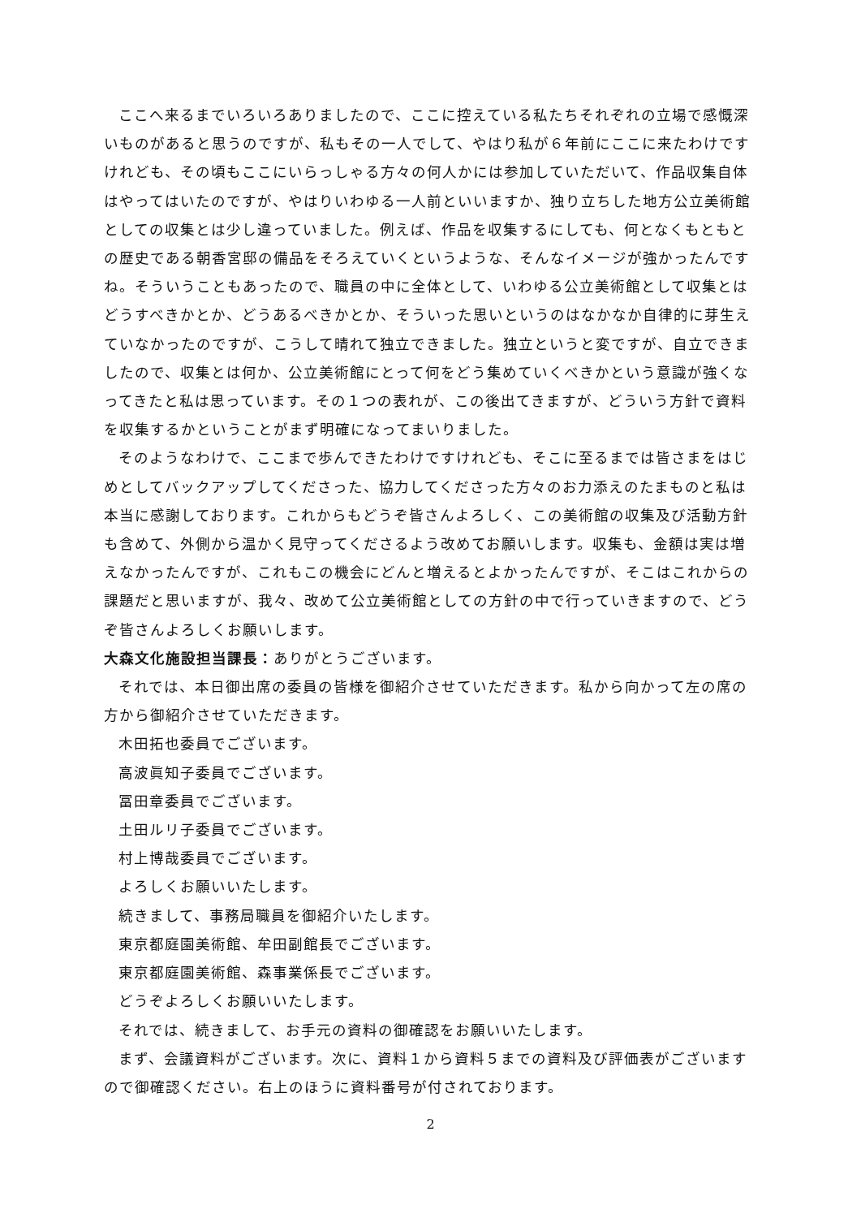ここへ来るまでいろいろありましたので、ここに控えている私たちそれぞれの立場で感慨深いものがあると思うのですが、私もその一人でして、やはり私が６年前にここに来たわけですけれども、その頃もここにいらっしゃる方々の何人かには参加していただいて、作品収集自体はやってはいたのですが、やはりいわゆる一人前といいますか、独り立ちした地方公立美術館としての収集とは少し違っていました。例えば、作品を収集するにしても、何となくもともとの歴史である朝香宮邸の備品をそろえていくというような、そんなイメージが強かったんですね。そういうこともあったので、職員の中に全体として、いわゆる公立美術館として収集とはどうすべきかとか、どうあるべきかとか、そういった思いというのはなかなか自律的に芽生えていなかったのですが、こうして晴れて独立できました。独立というと変ですが、自立できましたので、収集とは何か、公立美術館にとって何をどう集めていくべきかという意識が強くなってきたと私は思っています。その１つの表れが、この後出てきますが、どういう方針で資料を収集するかということがまず明確になってまいりました。
そのようなわけで、ここまで歩んできたわけですけれども、そこに至るまでは皆さまをはじめとしてバックアップしてくださった、協力してくださった方々のお力添えのたまものと私は本当に感謝しております。これからもどうぞ皆さんよろしく、この美術館の収集及び活動方針も含めて、外側から温かく見守ってくださるよう改めてお願いします。収集も、金額は実は増えなかったんですが、これもこの機会にどんと増えるとよかったんですが、そこはこれからの課題だと思いますが、我々、改めて公立美術館としての方針の中で行っていきますので、どうぞ皆さんよろしくお願いします。
大森文化施設担当課長：ありがとうございます。
それでは、本日御出席の委員の皆様を御紹介させていただきます。私から向かって左の席の方から御紹介させていただきます。
木田拓也委員でございます。
高波眞知子委員でございます。
冨田章委員でございます。
土田ルリ子委員でございます。
村上博哉委員でございます。
よろしくお願いいたします。
続きまして、事務局職員を御紹介いたします。
東京都庭園美術館、牟田副館長でございます。
東京都庭園美術館、森事業係長でございます。
どうぞよろしくお願いいたします。
それでは、続きまして、お手元の資料の御確認をお願いいたします。
まず、会議資料がございます。次に、資料１から資料５までの資料及び評価表がございますので御確認ください。右上のほうに資料番号が付されております。
2